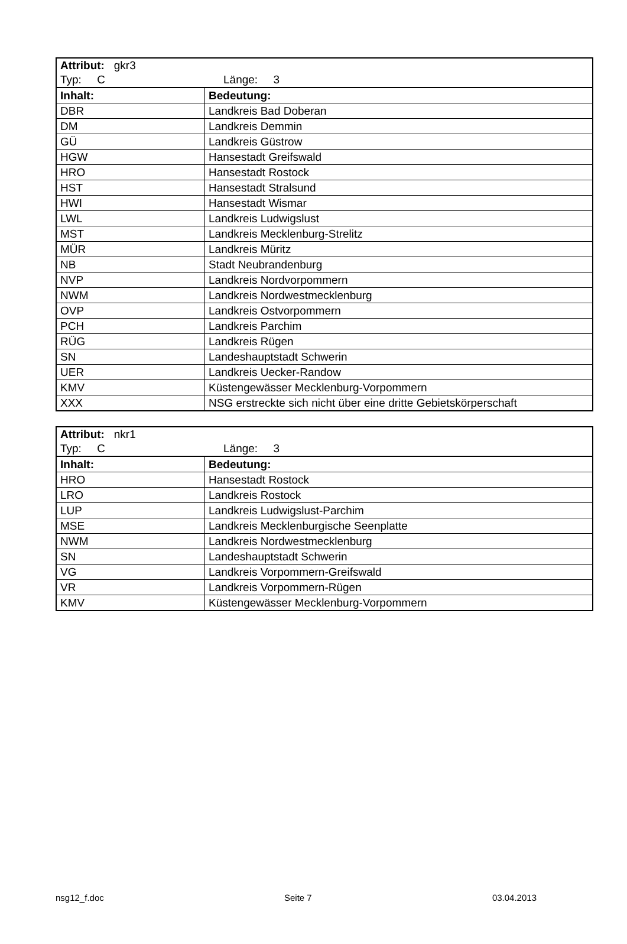| Attribut: gkr3 Typ: C Länge: 3 | |
| Inhalt: | Bedeutung: |
| DBR | Landkreis Bad Doberan |
| DM | Landkreis Demmin |
| GÜ | Landkreis Güstrow |
| HGW | Hansestadt Greifswald |
| HRO | Hansestadt Rostock |
| HST | Hansestadt Stralsund |
| HWI | Hansestadt Wismar |
| LWL | Landkreis Ludwigslust |
| MST | Landkreis Mecklenburg-Strelitz |
| MÜR | Landkreis Müritz |
| NB | Stadt Neubrandenburg |
| NVP | Landkreis Nordvorpommern |
| NWM | Landkreis Nordwestmecklenburg |
| OVP | Landkreis Ostvorpommern |
| PCH | Landkreis Parchim |
| RÜG | Landkreis Rügen |
| SN | Landeshauptstadt Schwerin |
| UER | Landkreis Uecker-Randow |
| KMV | Küstengewässer Mecklenburg-Vorpommern |
| XXX | NSG erstreckte sich nicht über eine dritte Gebietskörperschaft |
| Attribut: nkr1 Typ: C Länge: 3 | |
| Inhalt: | Bedeutung: |
| HRO | Hansestadt Rostock |
| LRO | Landkreis Rostock |
| LUP | Landkreis Ludwigslust-Parchim |
| MSE | Landkreis Mecklenburgische Seenplatte |
| NWM | Landkreis Nordwestmecklenburg |
| SN | Landeshauptstadt Schwerin |
| VG | Landkreis Vorpommern-Greifswald |
| VR | Landkreis Vorpommern-Rügen |
| KMV | Küstengewässer Mecklenburg-Vorpommern |
nsg12_f.doc Seite 7 03.04.2013